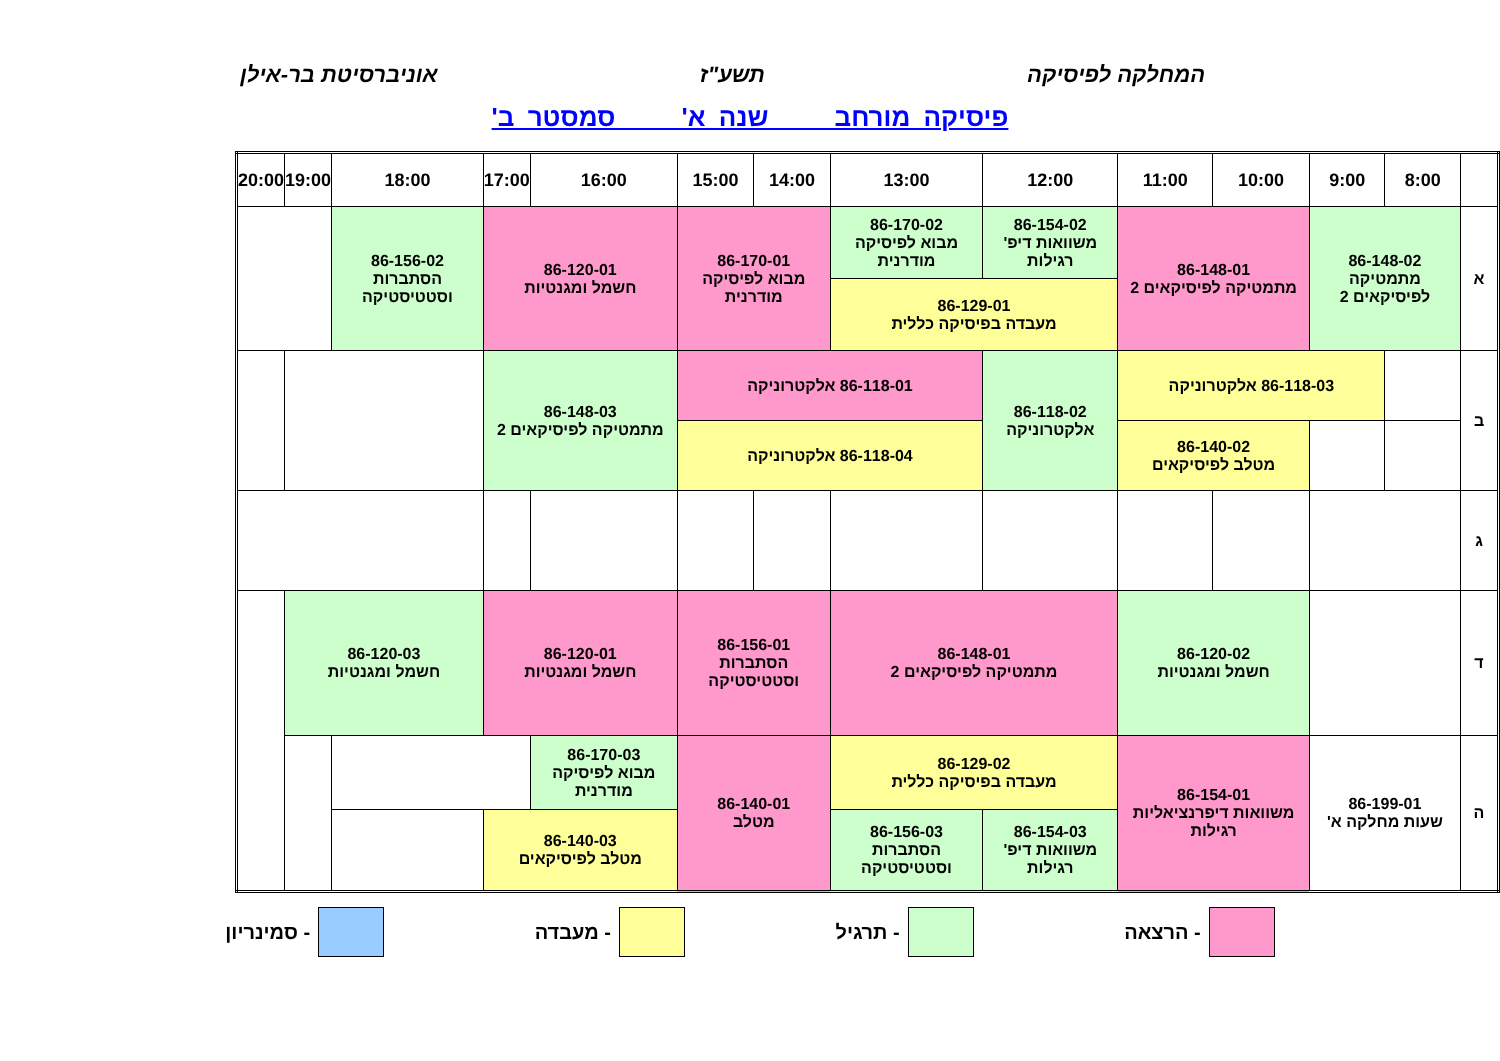המחלקה לפיסיקה תשע"ז אוניברסיטת בר-אילן
פיסיקה מורחב שנה א' סמסטר ב'
| | 8:00 | 9:00 | 10:00 | 11:00 | 12:00 | 13:00 | 14:00 | 15:00 | 16:00 | 17:00 | 18:00 | 19:00 | 20:00 |
| --- | --- | --- | --- | --- | --- | --- | --- | --- | --- | --- | --- | --- | --- |
| א | 86-148-02 מתמטיקה לפיסיקאים 2 | | 86-148-01 מתמטיקה לפיסיקאים 2 | | 86-154-02 משוואות דיפ' רגילות | 86-170-02 מבוא לפיסיקה מודרנית | 86-170-01 מבוא לפיסיקה מודרנית | | 86-120-01 חשמל ומגנטיות | | 86-156-02 הסתברות וסטטיסטיקה | | |
| | | | | | 86-129-01 מעבדה בפיסיקה כללית | | | | | | | | |
| ב | | 86-118-03 אלקטרוניקה | | | 86-118-02 אלקטרוניקה | 86-118-01 אלקטרוניקה | | | 86-148-03 מתמטיקה לפיסיקאים 2 | | | | |
| | | | 86-140-02 מטלב לפיסיקאים | | | 86-118-04 אלקטרוניקה | | | | | | | |
| ג | | | | | | | | | | | | | |
| ד | | | 86-120-02 חשמל ומגנטיות | | 86-148-01 מתמטיקה לפיסיקאים 2 | | 86-156-01 הסתברות וסטטיסטיקה | | 86-120-01 חשמל ומגנטיות | | 86-120-03 חשמל ומגנטיות | | |
| ה | 86-199-01 שעות מחלקה א' | | 86-154-01 משוואות דיפרנציאליות רגילות | | 86-129-02 מעבדה בפיסיקה כללית | | 86-140-01 מטלב | | 86-170-03 מבוא לפיסיקה מודרנית | | | | |
| | | | | | 86-154-03 משוואות דיפ' רגילות | 86-156-03 הסתברות וסטטיסטיקה | | | 86-140-03 מטלב לפיסיקאים | | | | |
- הרצאה - תרגיל - מעבדה - סמינריון